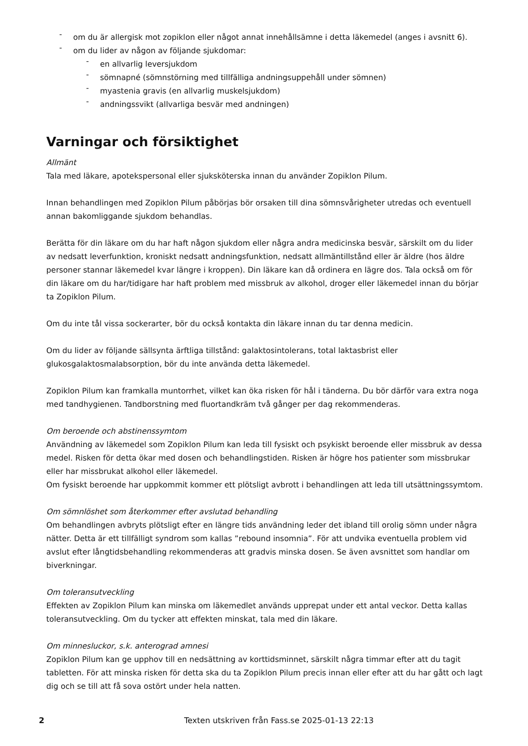- om du är allergisk mot zopiklon eller något annat innehållsämne i detta läkemedel (anges i avsnitt 6).
- om du lider av någon av följande sjukdomar:
- en allvarlig leversjukdom
- sömnapné (sömnstörning med tillfälliga andningsuppehåll under sömnen)
- myastenia gravis (en allvarlig muskelsjukdom)
- andningssvikt (allvarliga besvär med andningen)
Varningar och försiktighet
Allmänt
Tala med läkare, apotekspersonal eller sjuksköterska innan du använder Zopiklon Pilum.
Innan behandlingen med Zopiklon Pilum påbörjas bör orsaken till dina sömnsvårigheter utredas och eventuell annan bakomliggande sjukdom behandlas.
Berätta för din läkare om du har haft någon sjukdom eller några andra medicinska besvär, särskilt om du lider av nedsatt leverfunktion, kroniskt nedsatt andningsfunktion, nedsatt allmäntillstånd eller är äldre (hos äldre personer stannar läkemedel kvar längre i kroppen). Din läkare kan då ordinera en lägre dos. Tala också om för din läkare om du har/tidigare har haft problem med missbruk av alkohol, droger eller läkemedel innan du börjar ta Zopiklon Pilum.
Om du inte tål vissa sockerarter, bör du också kontakta din läkare innan du tar denna medicin.
Om du lider av följande sällsynta ärftliga tillstånd: galaktosintolerans, total laktasbrist eller glukosgalaktosmalabsorption, bör du inte använda detta läkemedel.
Zopiklon Pilum kan framkalla muntorrhet, vilket kan öka risken för hål i tänderna. Du bör därför vara extra noga med tandhygienen. Tandborstning med fluortandkräm två gånger per dag rekommenderas.
Om beroende och abstinenssymtom
Användning av läkemedel som Zopiklon Pilum kan leda till fysiskt och psykiskt beroende eller missbruk av dessa medel. Risken för detta ökar med dosen och behandlingstiden. Risken är högre hos patienter som missbrukar eller har missbrukat alkohol eller läkemedel.
Om fysiskt beroende har uppkommit kommer ett plötsligt avbrott i behandlingen att leda till utsättningssymtom.
Om sömnlöshet som återkommer efter avslutad behandling
Om behandlingen avbryts plötsligt efter en längre tids användning leder det ibland till orolig sömn under några nätter. Detta är ett tillfälligt syndrom som kallas ”rebound insomnia”. För att undvika eventuella problem vid avslut efter långtidsbehandling rekommenderas att gradvis minska dosen. Se även avsnittet som handlar om biverkningar.
Om toleransutveckling
Effekten av Zopiklon Pilum kan minska om läkemedlet används upprepat under ett antal veckor. Detta kallas toleransutveckling. Om du tycker att effekten minskat, tala med din läkare.
Om minnesluckor, s.k. anterograd amnesi
Zopiklon Pilum kan ge upphov till en nedsättning av korttidsminnet, särskilt några timmar efter att du tagit tabletten. För att minska risken för detta ska du ta Zopiklon Pilum precis innan eller efter att du har gått och lagt dig och se till att få sova ostört under hela natten.
2 Texten utskriven från Fass.se 2025-01-13 22:13